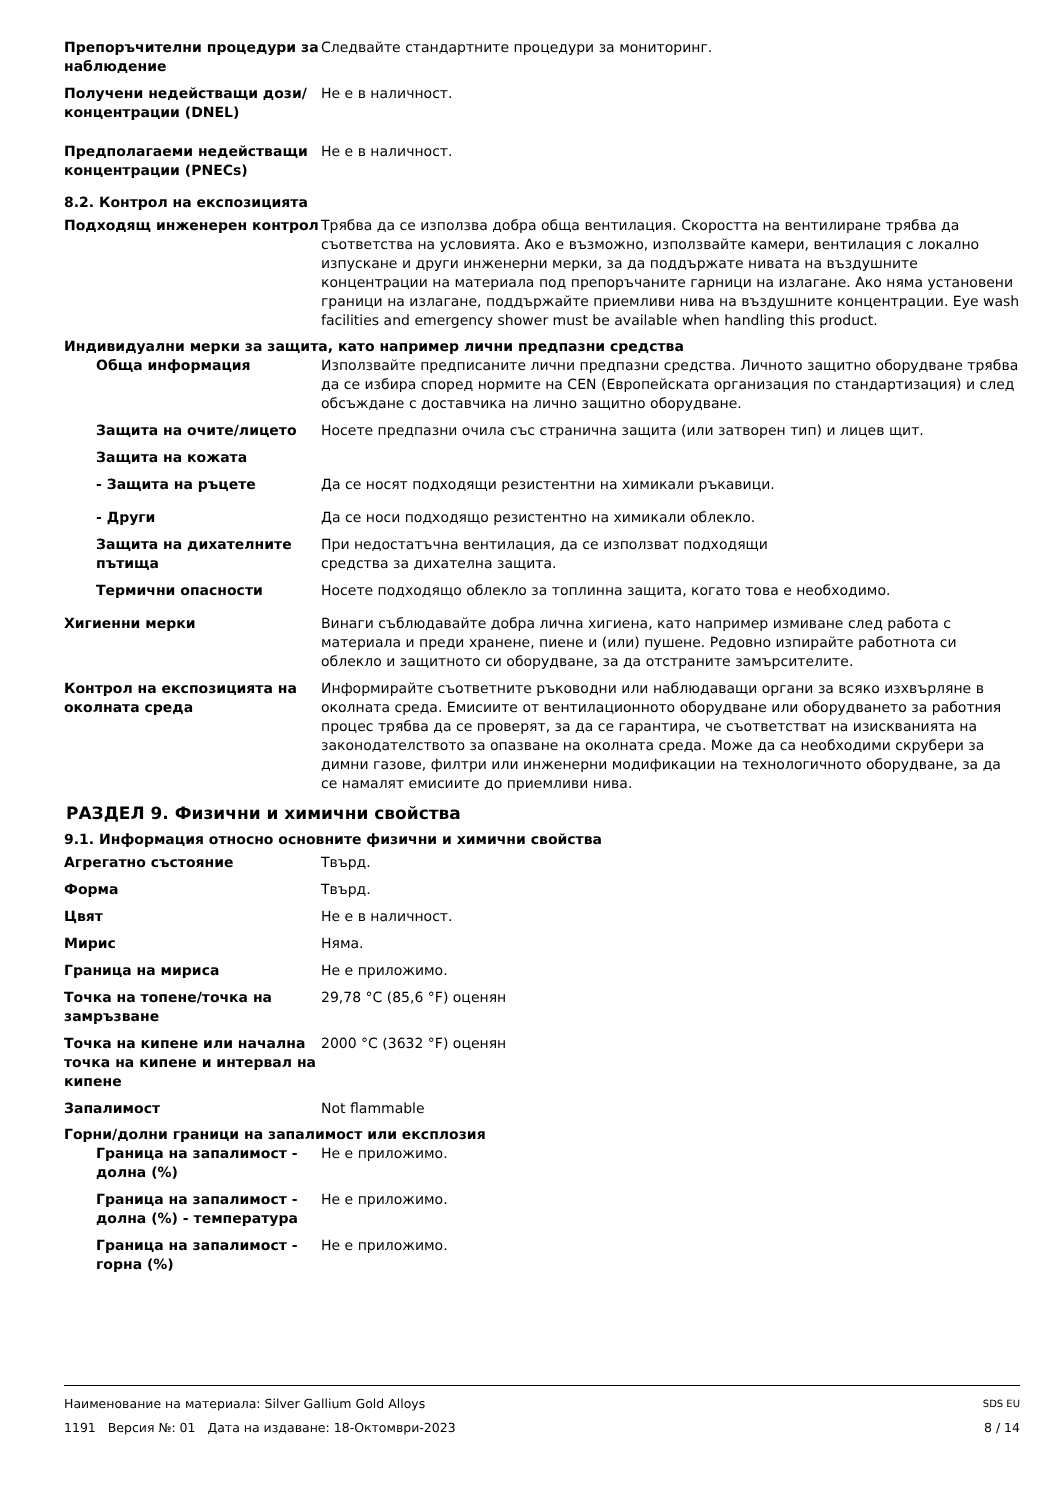Препоръчителни процедури за наблюдение
Следвайте стандартните процедури за мониторинг.
Получени недействащи дози/концентрации (DNEL)
Не е в наличност.
Предполагаеми недействащи концентрации (PNECs)
Не е в наличност.
8.2. Контрол на експозицията
Подходящ инженерен контрол Трябва да се използва добра обща вентилация. Скоростта на вентилиране трябва да съответства на условията. Ако е възможно, използвайте камери, вентилация с локално изпускане и други инженерни мерки, за да поддържате нивата на въздушните концентрации на материала под препоръчаните гарници на излагане. Ако няма установени граници на излагане, поддържайте приемливи нива на въздушните концентрации. Eye wash facilities and emergency shower must be available when handling this product.
Индивидуални мерки за защита, като например лични предпазни средства
Обща информация Използвайте предписаните лични предпазни средства. Личното защитно оборудване трябва да се избира според нормите на CEN (Европейската организация по стандартизация) и след обсъждане с доставчика на лично защитно оборудване.
Защита на очите/лицето Носете предпазни очила със странична защита (или затворен тип) и лицев щит.
Защита на кожата
- Защита на ръцете Да се носят подходящи резистентни на химикали ръкавици.
- Други Да се носи подходящо резистентно на химикали облекло.
Защита на дихателните пътища
При недостатъчна вентилация, да се използват подходящи
средства за дихателна защита.
Термични опасности Носете подходящо облекло за топлинна защита, когато това е необходимо.
Хигиенни мерки Винаги съблюдавайте добра лична хигиена, като например измиване след работа с материала и преди хранене, пиене и (или) пушене. Редовно изпирайте работнота си облекло и защитното си оборудване, за да отстраните замърсителите.
Контрол на експозицията на околната среда
Информирайте съответните ръководни или наблюдаващи органи за всяко изхвърляне в околната среда. Емисиите от вентилационното оборудване или оборудването за работния процес трябва да се проверят, за да се гарантира, че съответстват на изискванията на законодателството за опазване на околната среда. Може да са необходими скрубери за димни газове, филтри или инженерни модификации на технологичното оборудване, за да се намалят емисиите до приемливи нива.
РАЗДЕЛ 9. Физични и химични свойства
9.1. Информация относно основните физични и химични свойства
Агрегатно състояние Твърд.
Форма Твърд.
Цвят Не е в наличност.
Мирис Няма.
Граница на мириса Не е приложимо.
Точка на топене/точка на замръзване
29,78 °C (85,6 °F) оценян
Точка на кипене или начална точка на кипене и интервал на кипене
2000 °C (3632 °F) оценян
Запалимост Not flammable
Горни/долни граници на запалимост или експлозия
Граница на запалимост - долна (%)
Не е приложимо.
Граница на запалимост - долна (%) - температура
Не е приложимо.
Граница на запалимост - горна (%)
Не е приложимо.
Наименование на материала: Silver Gallium Gold Alloys SDS EU
1191 Версия №: 01 Дата на издаване: 18-Октомври-2023 8 / 14